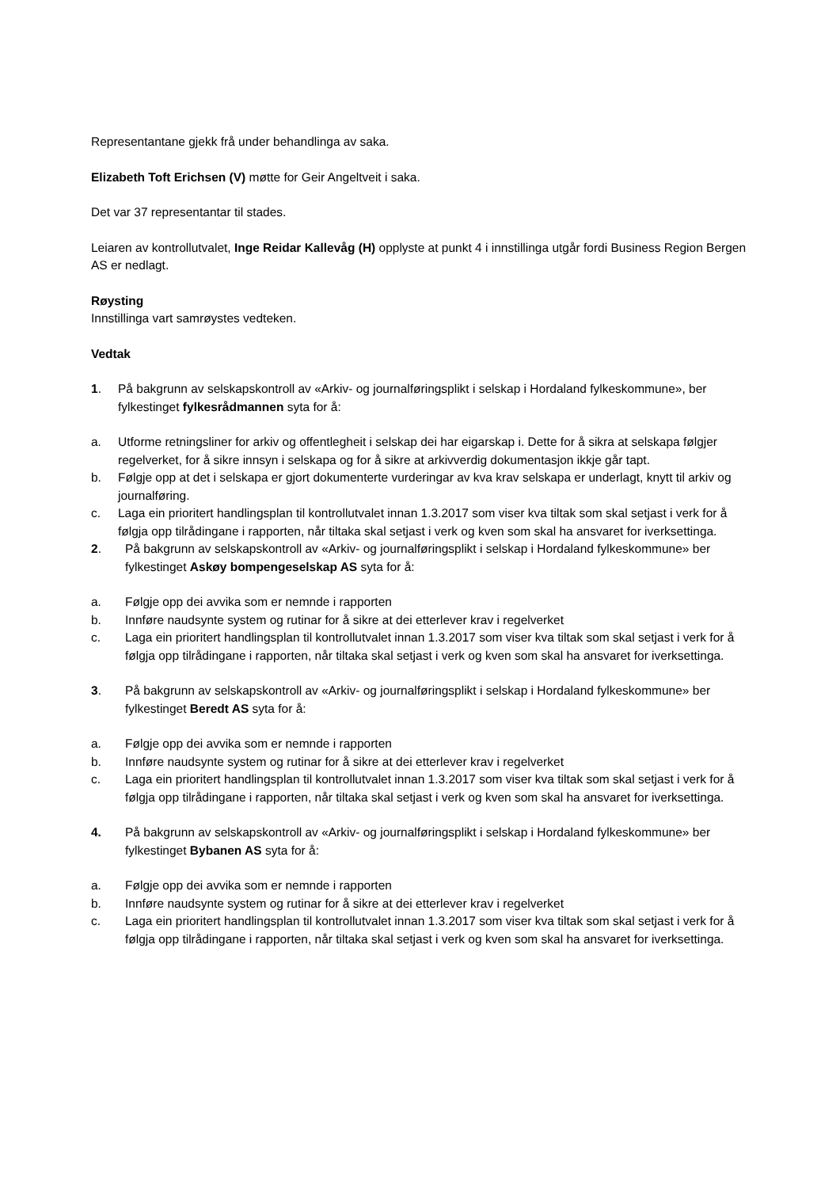Representantane gjekk frå under behandlinga av saka.
Elizabeth Toft Erichsen (V) møtte for Geir Angeltveit i saka.
Det var 37 representantar til stades.
Leiaren av kontrollutvalet, Inge Reidar Kallevåg (H) opplyste at punkt 4 i innstillinga utgår fordi Business Region Bergen AS er nedlagt.
Røysting
Innstillinga vart samrøystes vedteken.
Vedtak
1. På bakgrunn av selskapskontroll av «Arkiv- og journalføringsplikt i selskap i Hordaland fylkeskommune», ber fylkestinget fylkesrådmannen syta for å:
a. Utforme retningsliner for arkiv og offentlegheit i selskap dei har eigarskap i. Dette for å sikra at selskapa følgjer regelverket, for å sikre innsyn i selskapa og for å sikre at arkivverdig dokumentasjon ikkje går tapt.
b. Følgje opp at det i selskapa er gjort dokumenterte vurderingar av kva krav selskapa er underlagt, knytt til arkiv og journalføring.
c. Laga ein prioritert handlingsplan til kontrollutvalet innan 1.3.2017 som viser kva tiltak som skal setjast i verk for å følgja opp tilrådingane i rapporten, når tiltaka skal setjast i verk og kven som skal ha ansvaret for iverksettinga.
2. På bakgrunn av selskapskontroll av «Arkiv- og journalføringsplikt i selskap i Hordaland fylkeskommune» ber fylkestinget Askøy bompengeselskap AS syta for å:
a. Følgje opp dei avvika som er nemnde i rapporten
b. Innføre naudsynte system og rutinar for å sikre at dei etterlever krav i regelverket
c. Laga ein prioritert handlingsplan til kontrollutvalet innan 1.3.2017 som viser kva tiltak som skal setjast i verk for å følgja opp tilrådingane i rapporten, når tiltaka skal setjast i verk og kven som skal ha ansvaret for iverksettinga.
3. På bakgrunn av selskapskontroll av «Arkiv- og journalføringsplikt i selskap i Hordaland fylkeskommune» ber fylkestinget Beredt AS syta for å:
a. Følgje opp dei avvika som er nemnde i rapporten
b. Innføre naudsynte system og rutinar for å sikre at dei etterlever krav i regelverket
c. Laga ein prioritert handlingsplan til kontrollutvalet innan 1.3.2017 som viser kva tiltak som skal setjast i verk for å følgja opp tilrådingane i rapporten, når tiltaka skal setjast i verk og kven som skal ha ansvaret for iverksettinga.
4. På bakgrunn av selskapskontroll av «Arkiv- og journalføringsplikt i selskap i Hordaland fylkeskommune» ber fylkestinget Bybanen AS syta for å:
a. Følgje opp dei avvika som er nemnde i rapporten
b. Innføre naudsynte system og rutinar for å sikre at dei etterlever krav i regelverket
c. Laga ein prioritert handlingsplan til kontrollutvalet innan 1.3.2017 som viser kva tiltak som skal setjast i verk for å følgja opp tilrådingane i rapporten, når tiltaka skal setjast i verk og kven som skal ha ansvaret for iverksettinga.